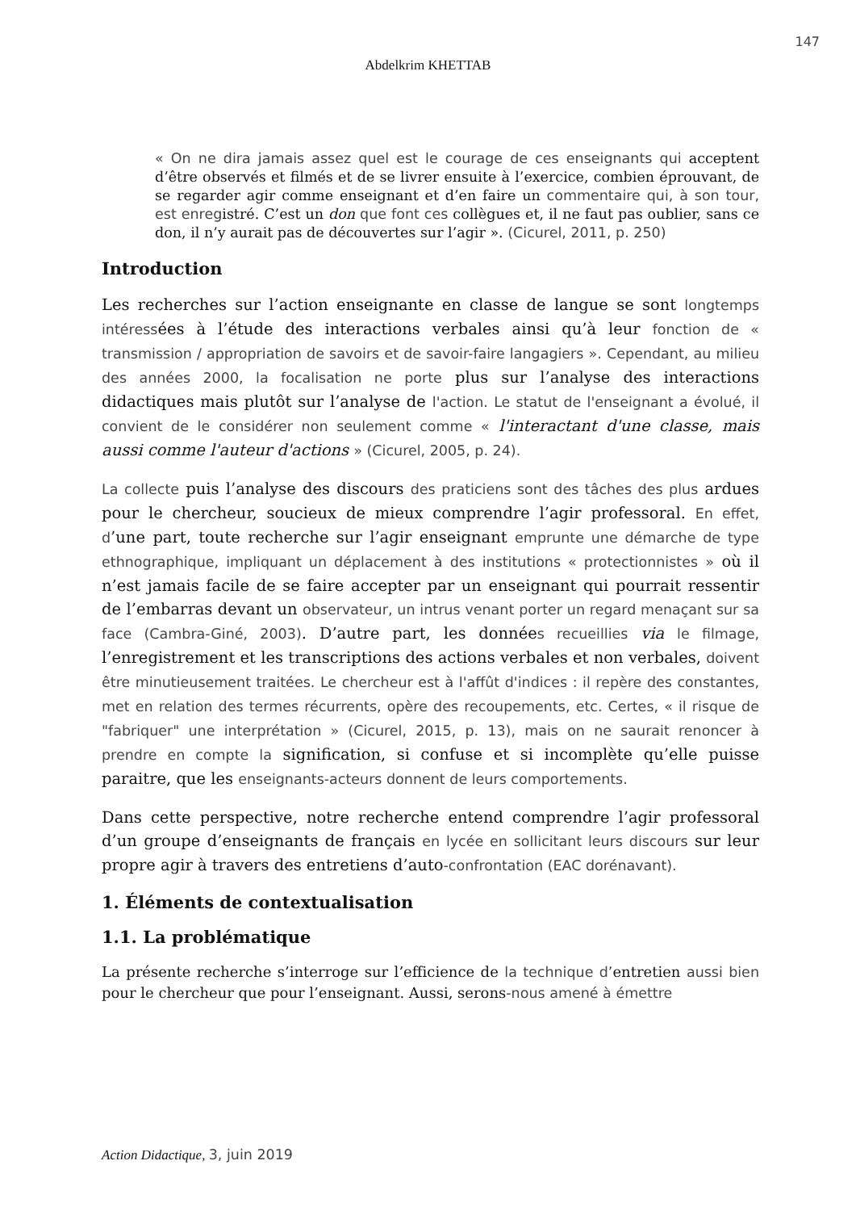147
Abdelkrim KHETTAB
« On ne dira jamais assez quel est le courage de ces enseignants qui acceptent d’être observés et filmés et de se livrer ensuite à l’exercice, combien éprouvant, de se regarder agir comme enseignant et d’en faire un commentaire qui, à son tour, est enregistré. C’est un don que font ces collègues et, il ne faut pas oublier, sans ce don, il n’y aurait pas de découvertes sur l’agir ». (Cicurel, 2011, p. 250)
Introduction
Les recherches sur l’action enseignante en classe de langue se sont longtemps intéressées à l’étude des interactions verbales ainsi qu’à leur fonction de « transmission / appropriation de savoirs et de savoir-faire langagiers ». Cependant, au milieu des années 2000, la focalisation ne porte plus sur l’analyse des interactions didactiques mais plutôt sur l’analyse de l'action. Le statut de l'enseignant a évolué, il convient de le considérer non seulement comme « l'interactant d'une classe, mais aussi comme l'auteur d'actions » (Cicurel, 2005, p. 24).
La collecte puis l’analyse des discours des praticiens sont des tâches des plus ardues pour le chercheur, soucieux de mieux comprendre l’agir professoral. En effet, d’une part, toute recherche sur l’agir enseignant emprunte une démarche de type ethnographique, impliquant un déplacement à des institutions « protectionnistes » où il n’est jamais facile de se faire accepter par un enseignant qui pourrait ressentir de l’embarras devant un observateur, un intrus venant porter un regard menaçant sur sa face (Cambra-Giné, 2003). D’autre part, les données recueillies via le filmage, l’enregistrement et les transcriptions des actions verbales et non verbales, doivent être minutieusement traitées. Le chercheur est à l'affût d'indices : il repère des constantes, met en relation des termes récurrents, opère des recoupements, etc. Certes, « il risque de "fabriquer" une interprétation » (Cicurel, 2015, p. 13), mais on ne saurait renoncer à prendre en compte la signification, si confuse et si incomplète qu’elle puisse paraitre, que les enseignants-acteurs donnent de leurs comportements.
Dans cette perspective, notre recherche entend comprendre l’agir professoral d’un groupe d’enseignants de français en lycée en sollicitant leurs discours sur leur propre agir à travers des entretiens d’auto-confrontation (EAC dorénavant).
1. Éléments de contextualisation
1.1. La problématique
La présente recherche s’interroge sur l’efficience de la technique d’entretien aussi bien pour le chercheur que pour l’enseignant. Aussi, serons-nous amené à émettre
Action Didactique, 3, juin 2019